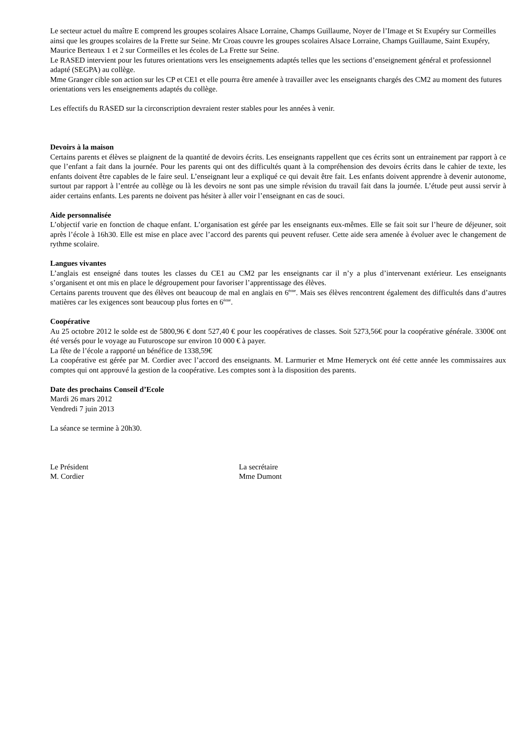Le secteur actuel du maître E comprend les groupes scolaires Alsace Lorraine, Champs Guillaume, Noyer de l’Image et St Exupéry sur Cormeilles ainsi que les groupes scolaires de la Frette sur Seine. Mr Croas couvre les groupes scolaires Alsace Lorraine, Champs Guillaume, Saint Exupéry, Maurice Berteaux 1 et 2 sur Cormeilles et les écoles de La Frette sur Seine.
Le RASED intervient pour les futures orientations vers les enseignements adaptés telles que les sections d’enseignement général et professionnel adapté (SEGPA) au collège.
Mme Granger cible son action sur les CP et CE1 et elle pourra être amenée à travailler avec les enseignants chargés des CM2 au moment des futures orientations vers les enseignements adaptés du collège.
Les effectifs du RASED sur la circonscription devraient rester stables pour les années à venir.
Devoirs à la maison
Certains parents et élèves se plaignent de la quantité de devoirs écrits. Les enseignants rappellent que ces écrits sont un entrainement par rapport à ce que l’enfant a fait dans la journée. Pour les parents qui ont des difficultés quant à la compréhension des devoirs écrits dans le cahier de texte, les enfants doivent être capables de le faire seul. L’enseignant leur a expliqué ce qui devait être fait. Les enfants doivent apprendre à devenir autonome, surtout par rapport à l’entrée au collège ou là les devoirs ne sont pas une simple révision du travail fait dans la journée. L’étude peut aussi servir à aider certains enfants. Les parents ne doivent pas hésiter à aller voir l’enseignant en cas de souci.
Aide personnalisée
L’objectif varie en fonction de chaque enfant. L’organisation est gérée par les enseignants eux-mêmes. Elle se fait soit sur l’heure de déjeuner, soit après l’école à 16h30. Elle est mise en place avec l’accord des parents qui peuvent refuser. Cette aide sera amenée à évoluer avec le changement de rythme scolaire.
Langues vivantes
L’anglais est enseigné dans toutes les classes du CE1 au CM2 par les enseignants car il n’y a plus d’intervenant extérieur. Les enseignants s’organisent et ont mis en place le dégroupement pour favoriser l’apprentissage des élèves.
Certains parents trouvent que des élèves ont beaucoup de mal en anglais en 6<sup>ème</sup>. Mais ses élèves rencontrent également des difficultés dans d’autres matières car les exigences sont beaucoup plus fortes en 6<sup>ème</sup>.
Coopérative
Au 25 octobre 2012 le solde est de 5800,96 € dont 527,40 € pour les coopératives de classes. Soit 5273,56€ pour la coopérative générale. 3300€ ont été versés pour le voyage au Futuroscope sur environ 10 000 € à payer.
La fête de l’école a rapporté un bénéfice de 1338,59€
La coopérative est gérée par M. Cordier avec l’accord des enseignants. M. Larmurier et Mme Hemeryck ont été cette année les commissaires aux comptes qui ont approuvé la gestion de la coopérative. Les comptes sont à la disposition des parents.
Date des prochains Conseil d’Ecole
Mardi 26 mars 2012
Vendredi 7 juin 2013
La séance se termine à 20h30.
Le Président
M. Cordier
La secrétaire
Mme Dumont